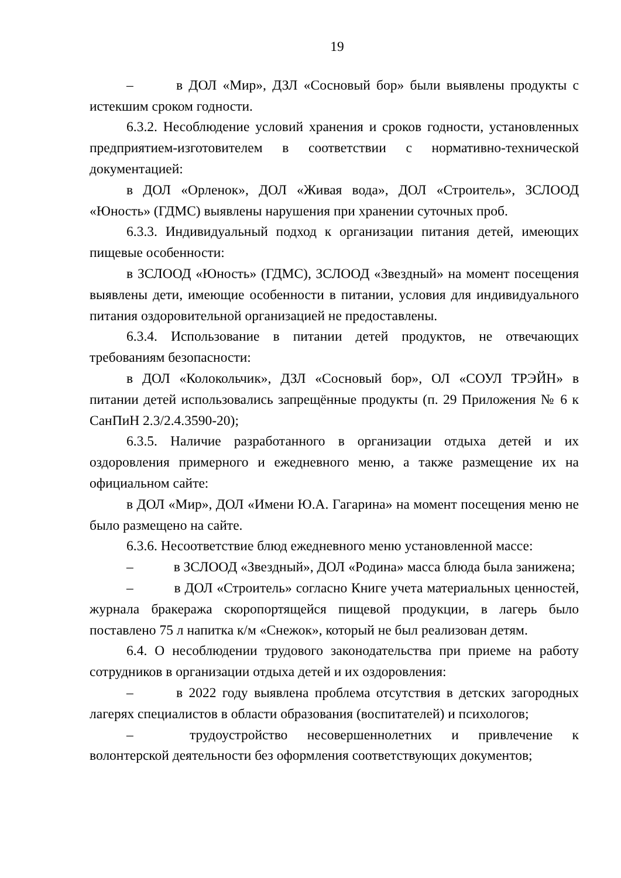19
– в ДОЛ «Мир», ДЗЛ «Сосновый бор» были выявлены продукты с истекшим сроком годности.
6.3.2. Несоблюдение условий хранения и сроков годности, установленных предприятием-изготовителем в соответствии с нормативно-технической документацией:
в ДОЛ «Орленок», ДОЛ «Живая вода», ДОЛ «Строитель», ЗСЛООД «Юность» (ГДМС) выявлены нарушения при хранении суточных проб.
6.3.3. Индивидуальный подход к организации питания детей, имеющих пищевые особенности:
в ЗСЛООД «Юность» (ГДМС), ЗСЛООД «Звездный» на момент посещения выявлены дети, имеющие особенности в питании, условия для индивидуального питания оздоровительной организацией не предоставлены.
6.3.4. Использование в питании детей продуктов, не отвечающих требованиям безопасности:
в ДОЛ «Колокольчик», ДЗЛ «Сосновый бор», ОЛ «СОУЛ ТРЭЙН» в питании детей использовались запрещённые продукты (п. 29 Приложения № 6 к СанПиН 2.3/2.4.3590-20);
6.3.5. Наличие разработанного в организации отдыха детей и их оздоровления примерного и ежедневного меню, а также размещение их на официальном сайте:
в ДОЛ «Мир», ДОЛ «Имени Ю.А. Гагарина» на момент посещения меню не было размещено на сайте.
6.3.6. Несоответствие блюд ежедневного меню установленной массе:
– в ЗСЛООД «Звездный», ДОЛ «Родина» масса блюда была занижена;
– в ДОЛ «Строитель» согласно Книге учета материальных ценностей, журнала бракеража скоропортящейся пищевой продукции, в лагерь было поставлено 75 л напитка к/м «Снежок», который не был реализован детям.
6.4. О несоблюдении трудового законодательства при приеме на работу сотрудников в организации отдыха детей и их оздоровления:
– в 2022 году выявлена проблема отсутствия в детских загородных лагерях специалистов в области образования (воспитателей) и психологов;
– трудоустройство несовершеннолетних и привлечение к волонтерской деятельности без оформления соответствующих документов;